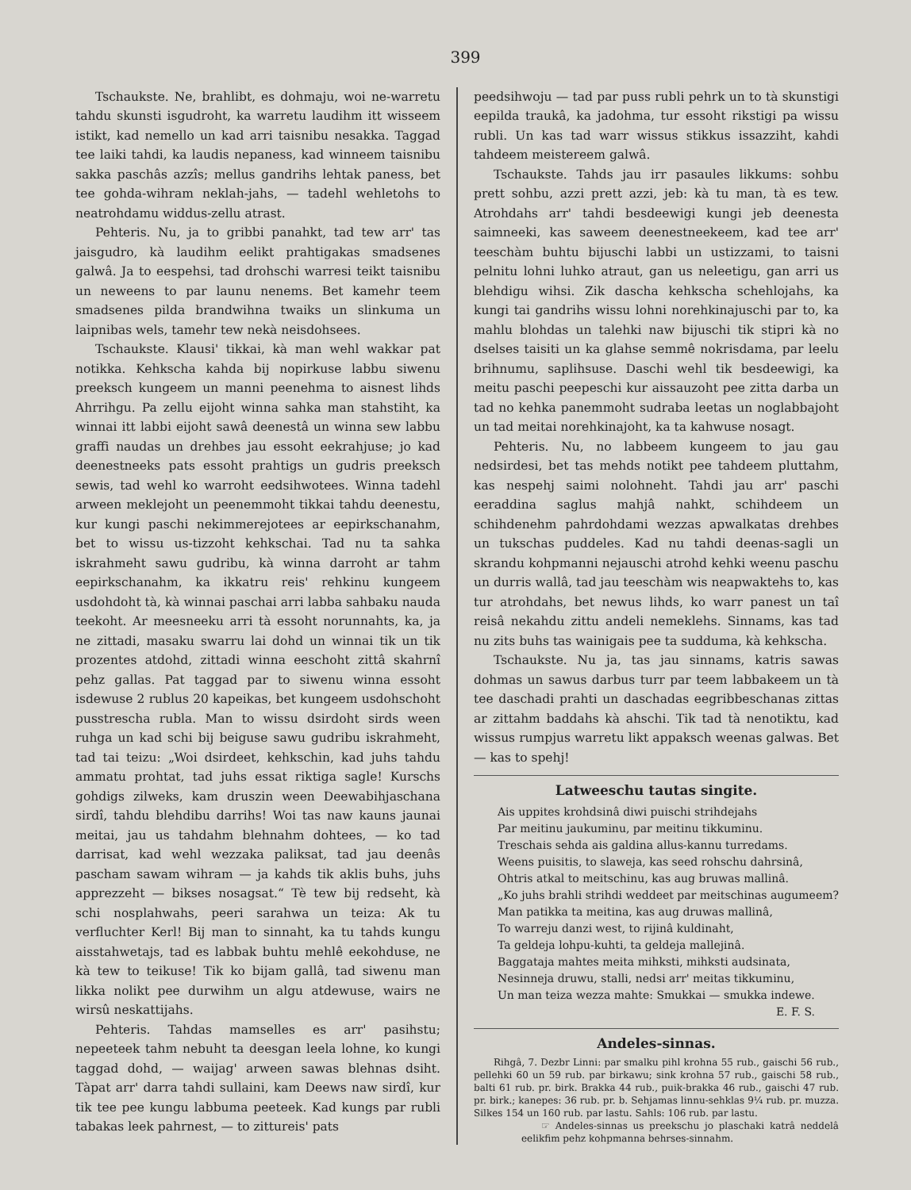399
Tschaukste. Ne, brahlibt, es dohmaju, woi ne-warretu tahdu skunsti isgudroht, ka warretu laudihm itt wisseem istikt, kad nemello un kad arri taisnibu nesakka. Taggad tee laiki tahdi, ka laudis nepaness, kad winneem taisnibu sakka paschâs azzîs; mellus gandrihs lehtak paness, bet tee gohda-wihram neklah-jahs, — tadehl wehletohs to neatrohdamu widdus-zellu atrast.
Pehteris. Nu, ja to gribbi panahkt, tad tew arr' tas jaisgudro, kà laudihm eelikt prahtigakas smadsenes galwâ. Ja to eespehsi, tad drohschi warresi teikt taisnibu un neweens to par launu nenems. Bet kamehr teem smadsenes pilda brandwihna twaiks un slinkuma un laipnibas wels, tamehr tew nekà neisdohsees.
Tschaukste. Klausi' tikkai, kà man wehl wakkar pat notikka. Kehkscha kahda bij nopirkuse labbu siwenu preeksch kungeem un manni peenehma to aisnest lihds Ahrrihgu. Pa zellu eijoht winna sahka man stahstiht, ka winnai itt labbi eijoht sawâ deenestâ un winna sew labbu graffi naudas un drehbes jau essoht eekrahjuse; jo kad deenestneeks pats essoht prahtigs un gudris preeksch sewis, tad wehl ko warroht eedsihwotees. Winna tadehl arween meklejoht un peenemmoht tikkai tahdu deenestu, kur kungi paschi nekimmerejotees ar eepirkschanahm, bet to wissu us-tizzoht kehkschai. Tad nu ta sahka iskrahmeht sawu gudribu, kà winna darroht ar tahm eepirkschanahm, ka ikkatru reis' rehkinu kungeem usdohdoht tà, kà winnai paschai arri labba sahbaku nauda teekoht. Ar meesneeku arri tà essoht norunnahts, ka, ja ne zittadi, masaku swarru lai dohd un winnai tik un tik prozentes atdohd, zittadi winna eeschoht zittâ skahrnî pehz gallas. Pat taggad par to siwenu winna essoht isdewuse 2 rublus 20 kapeikas, bet kungeem usdohschoht pusstrescha rubla. Man to wissu dsirdoht sirds ween ruhga un kad schi bij beiguse sawu gudribu iskrahmeht, tad tai teizu: „Woi dsirdeet, kehkschin, kad juhs tahdu ammatu prohtat, tad juhs essat riktiga sagle! Kurschs gohdigs zilweks, kam druszin ween Deewabihjaschana sirdî, tahdu blehdibu darrihs! Woi tas naw kauns jaunai meitai, jau us tahdahm blehnahm dohtees, — ko tad darrisat, kad wehl wezzaka paliksat, tad jau deenâs pascham sawam wihram — ja kahds tik aklis buhs, juhs apprezzeht — bikses nosagsat.“ Tè tew bij redseht, kà schi nosplahwahs, peeri sarahwa un teiza: Ak tu verfluchter Kerl! Bij man to sinnaht, ka tu tahds kungu aisstahwetajs, tad es labbak buhtu mehlê eekohduse, ne kà tew to teikuse! Tik ko bijam gallâ, tad siwenu man likka nolikt pee durwihm un algu atdewuse, wairs ne wirsû neskattijahs.
Pehteris. Tahdas mamselles es arr' pasihstu; nepeeteek tahm nebuht ta deesgan leela lohne, ko kungi taggad dohd, — waijag' arween sawas blehnas dsiht. Tàpat arr' darra tahdi sullaini, kam Deews naw sirdî, kur tik tee pee kungu labbuma peeteek. Kad kungs par rubli tabakas leek pahrnest, — to zittureis' pats
peedsihwoju — tad par puss rubli pehrk un to tà skunstigi eepilda traukâ, ka jadohma, tur essoht rikstigi pa wissu rubli. Un kas tad warr wissus stikkus issazziht, kahdi tahdeem meistereem galwâ.
Tschaukste. Tahds jau irr pasaules likkums: sohbu prett sohbu, azzi prett azzi, jeb: kà tu man, tà es tew. Atrohdahs arr' tahdi besdeewigi kungi jeb deenesta saimneeki, kas saweem deenestneekeem, kad tee arr' teeschàm buhtu bijuschi labbi un ustizzami, to taisni pelnitu lohni luhko atraut, gan us neleetigu, gan arri us blehdigu wihsi. Zik dascha kehkscha schehlojahs, ka kungi tai gandrihs wissu lohni norehkinajuschi par to, ka mahlu blohdas un talehki naw bijuschi tik stipri kà no dselses taisiti un ka glahse semmê nokrisdama, par leelu brihnumu, saplihsuse. Daschi wehl tik besdeewigi, ka meitu paschi peepeschi kur aissauzoht pee zitta darba un tad no kehka panemmoht sudraba leetas un noglabbajoht un tad meitai norehkinajoht, ka ta kahwuse nosagt.
Pehteris. Nu, no labbeem kungeem to jau gau nedsirdesi, bet tas mehds notikt pee tahdeem pluttahm, kas nespehj saimi nolohneht. Tahdi jau arr' paschi eeraddina saglus mahjâ nahkt, schihdeem un schihdenehm pahrdohdami wezzas apwalkatas drehbes un tukschas puddeles. Kad nu tahdi deenas-sagli un skrandu kohpmanni nejauschi atrohd kehki weenu paschu un durris wallâ, tad jau teeschàm wis neapwaktehs to, kas tur atrohdahs, bet newus lihds, ko warr panest un taî reisâ nekahdu zittu andeli nemeklehs. Sinnams, kas tad nu zits buhs tas wainigais pee ta sudduma, kà kehkscha.
Tschaukste. Nu ja, tas jau sinnams, katris sawas dohmas un sawus darbus turr par teem labbakeem un tà tee daschadi prahti un daschadas eegribbeschanas zittas ar zittahm baddahs kà ahschi. Tik tad tà nenotiktu, kad wissus rumpjus warretu likt appaksch weenas galwas. Bet — kas to spehj!
Latweeschu tautas singite.
Ais uppites krohdsinâ diwi puischi strihdejahs
Par meitinu jaukuminu, par meitinu tikkuminu.
Treschais sehda ais galdina allus-kannu turredams.
Weens puisitis, to slaweja, kas seed rohschu dahrsinâ,
Ohtris atkal to meitschinu, kas aug bruwas mallinâ.
„Ko juhs brahli strihdi weddeet par meitschinas augumeem?
Man patikka ta meitina, kas aug druwas mallinâ,
To warreju danzi west, to rijinâ kuldinaht,
Ta geldeja lohpu-kuhti, ta geldeja mallejinâ.
Baggataja mahtes meita mihksti, mihksti audsinata,
Nesinneja druwu, stalli, nedsi arr' meitas tikkuminu,
Un man teiza wezza mahte: Smukkai — smukka indewe.
E. F. S.
Andeles-sinnas.
Rihgâ, 7. Dezbr Linni: par smalku pihl krohna 55 rub., gaischi 56 rub., pellehki 60 un 59 rub. par birkawu; sink krohna 57 rub., gaischi 58 rub., balti 61 rub. pr. birk. Brakka 44 rub., puik-brakka 46 rub., gaischi 47 rub. pr. birk.; kanepes: 36 rub. pr. b. Sehjamas linnu-sehklas 9¼ rub. pr. muzza. Silkes 154 un 160 rub. par lastu. Sahls: 106 rub. par lastu.
☞ Andeles-sinnas us preekschu jo plaschaki katrâ neddelâ eelikfim pehz kohpmanna behrses-sinnahm.